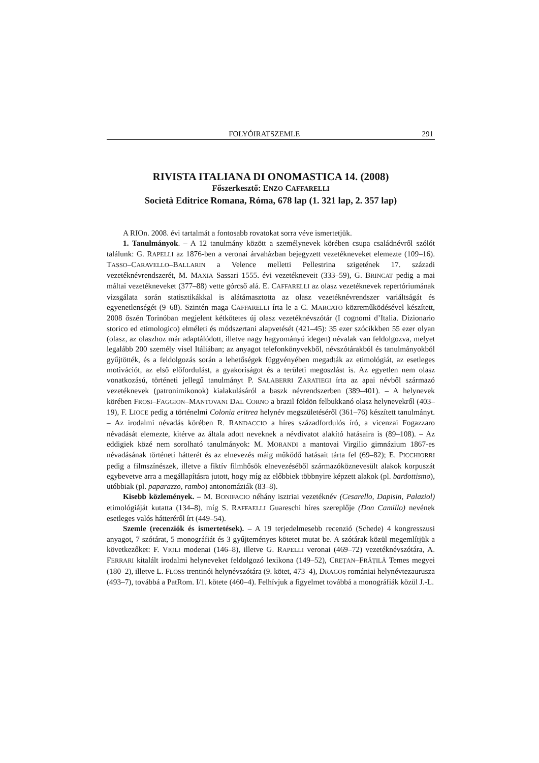FOLYÓIRATSZEMLE 291
RIVISTA ITALIANA DI ONOMASTICA 14. (2008)
Főszerkesztő: ENZO CAFFARELLI
Società Editrice Romana, Róma, 678 lap (1. 321 lap, 2. 357 lap)
A RIOn. 2008. évi tartalmát a fontosabb rovatokat sorra véve ismertetjük.
1. Tanulmányok. – A 12 tanulmány között a személynevek körében csupa családnévről szólót találunk: G. RAPELLI az 1876-ben a veronai árvaházban bejegyzett vezetékneveket elemezte (109–16). TASSO–CARAVELLO–BALLARIN a Velence melletti Pellestrina szigetének 17. századi vezetéknévrendszerét, M. MAXIA Sassari 1555. évi vezetékneveit (333–59), G. BRINCAT pedig a mai máltai vezetékneveket (377–88) vette górcső alá. E. CAFFARELLI az olasz vezetéknevek repertóriumának vizsgálata során statisztikákkal is alátámasztotta az olasz vezetéknévrendszer variáltságát és egyenetlenségét (9–68). Szintén maga CAFFARELLI írta le a C. MARCATO közreműködésével készített, 2008 őszén Torinóban megjelent kétkötetes új olasz vezetéknévszótár (I cognomi d’Italia. Dizionario storico ed etimologico) elméleti és módszertani alapvetését (421–45): 35 ezer szócikkben 55 ezer olyan (olasz, az olaszhoz már adaptálódott, illetve nagy hagyományú idegen) névalak van feldolgozva, melyet legalább 200 személy visel Itáliában; az anyagot telefonkönyvekből, névszótárakból és tanulmányokból gyűjtötték, és a feldolgozás során a lehetőségek függvényében megadták az etimológiát, az esetleges motivációt, az első előfordulást, a gyakoriságot és a területi megoszlást is. Az egyetlen nem olasz vonatkozású, történeti jellegű tanulmányt P. SALABERRI ZARATIEGI írta az apai névből származó vezetéknevek (patronimikonok) kialakulásáról a baszk névrendszerben (389–401). – A helynevek körében FROSI–FAGGION–MANTOVANI DAL CORNO a brazil földön felbukkanó olasz helynevekről (403–19), F. LIOCE pedig a történelmi Colonia eritrea helynév megszületéséről (361–76) készített tanulmányt. – Az irodalmi névadás körében R. RANDACCIO a híres századfordulós író, a vicenzai Fogazzaro névadását elemezte, kitérve az általa adott neveknek a névdivatot alakító hatásaira is (89–108). – Az eddigiek közé nem sorolható tanulmányok: M. MORANDI a mantovai Virgilio gimnázium 1867-es névadásának történeti hátterét és az elnevezés máig működő hatásait tárta fel (69–82); E. PICCHIORRI pedig a filmszínészek, illetve a fiktív filmhősök elnevezéséből származóköznevesült alakok korpuszát egybevetve arra a megállapításra jutott, hogy míg az előbbiek többnyire képzett alakok (pl. bardottismo), utóbbiak (pl. paparazzo, rambo) antonomáziák (83–8).
Kisebb közlemények. – M. BONIFACIO néhány isztriai vezetéknév (Cesarello, Dapisin, Palaziol) etimológiáját kutatta (134–8), míg S. RAFFAELLI Guareschi híres szereplője (Don Camillo) nevének esetleges valós hátteréről írt (449–54).
Szemle (recenziók és ismertetések). – A 19 terjedelmesebb recenzió (Schede) 4 kongresszusi anyagot, 7 szótárat, 5 monográfiát és 3 gyűjteményes kötetet mutat be. A szótárak közül megemlítjük a következőket: F. VIOLI modenai (146–8), illetve G. RAPELLI veronai (469–72) vezetéknévszótára, A. FERRARI kitalált irodalmi helyneveket feldolgozó lexikona (149–52), CREȚAN–FRĂȚILĂ Temes megyei (180–2), illetve L. FLÖSS trentinói helynévszótára (9. kötet, 473–4), DRAGOȘ romániai helynévtezaurusza (493–7), továbbá a PatRom. I/1. kötete (460–4). Felhívjuk a figyelmet továbbá a monográfiák közül J.-L.